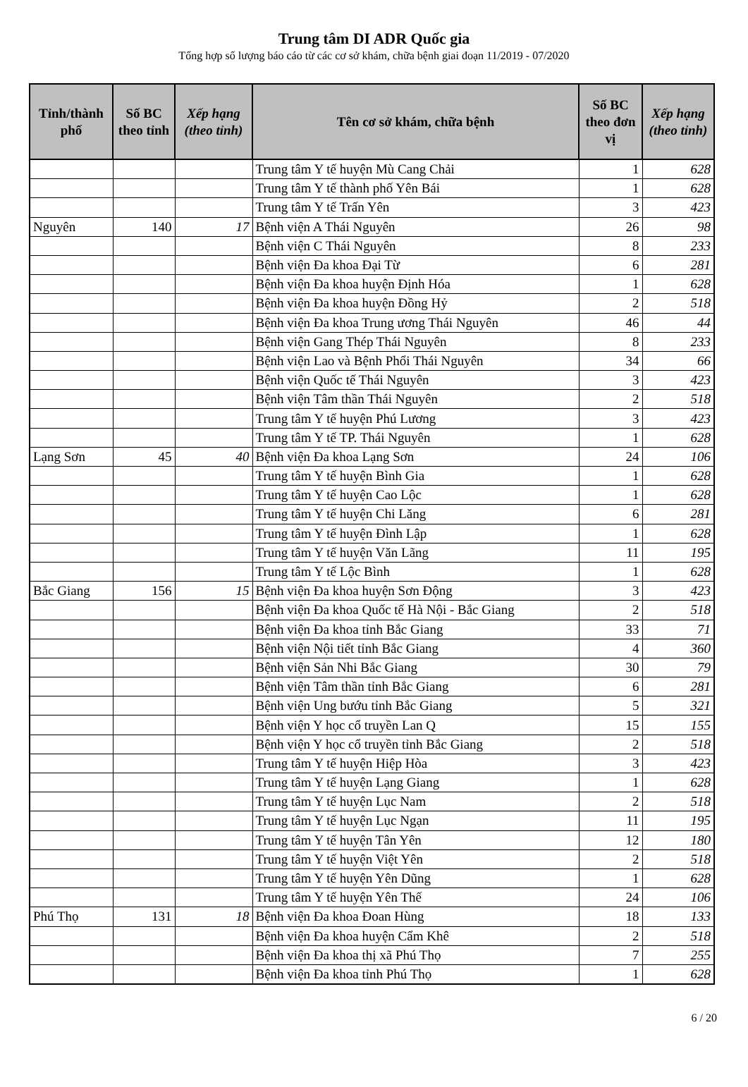Trung tâm DI ADR Quốc gia
Tổng hợp số lượng báo cáo từ các cơ sở khám, chữa bệnh giai đoạn 11/2019 - 07/2020
| Tỉnh/thành phố | Số BC theo tỉnh | Xếp hạng (theo tỉnh) | Tên cơ sở khám, chữa bệnh | Số BC theo đơn vị | Xếp hạng (theo tỉnh) |
| --- | --- | --- | --- | --- | --- |
| | | | Trung tâm Y tế huyện Mù Cang Chải | 1 | 628 |
| | | | Trung tâm Y tế thành phố Yên Bái | 1 | 628 |
| | | | Trung tâm Y tế Trấn Yên | 3 | 423 |
| Nguyên | 140 | 17 | Bệnh viện A Thái Nguyên | 26 | 98 |
| | | | Bệnh viện C Thái Nguyên | 8 | 233 |
| | | | Bệnh viện Đa khoa Đại Từ | 6 | 281 |
| | | | Bệnh viện Đa khoa huyện Định Hóa | 1 | 628 |
| | | | Bệnh viện Đa khoa huyện Đồng Hỷ | 2 | 518 |
| | | | Bệnh viện Đa khoa Trung ương Thái Nguyên | 46 | 44 |
| | | | Bệnh viện Gang Thép Thái Nguyên | 8 | 233 |
| | | | Bệnh viện Lao và Bệnh Phổi Thái Nguyên | 34 | 66 |
| | | | Bệnh viện Quốc tế Thái Nguyên | 3 | 423 |
| | | | Bệnh viện Tâm thần Thái Nguyên | 2 | 518 |
| | | | Trung tâm Y tế huyện Phú Lương | 3 | 423 |
| | | | Trung tâm Y tế TP. Thái Nguyên | 1 | 628 |
| Lạng Sơn | 45 | 40 | Bệnh viện Đa khoa Lạng Sơn | 24 | 106 |
| | | | Trung tâm Y tế huyện Bình Gia | 1 | 628 |
| | | | Trung tâm Y tế huyện Cao Lộc | 1 | 628 |
| | | | Trung tâm Y tế huyện Chi Lăng | 6 | 281 |
| | | | Trung tâm Y tế huyện Đình Lập | 1 | 628 |
| | | | Trung tâm Y tế huyện Văn Lãng | 11 | 195 |
| | | | Trung tâm Y tế Lộc Bình | 1 | 628 |
| Bắc Giang | 156 | 15 | Bệnh viện Đa khoa huyện Sơn Động | 3 | 423 |
| | | | Bệnh viện Đa khoa Quốc tế Hà Nội - Bắc Giang | 2 | 518 |
| | | | Bệnh viện Đa khoa tỉnh Bắc Giang | 33 | 71 |
| | | | Bệnh viện Nội tiết tỉnh Bắc Giang | 4 | 360 |
| | | | Bệnh viện Sản Nhi Bắc Giang | 30 | 79 |
| | | | Bệnh viện Tâm thần tỉnh Bắc Giang | 6 | 281 |
| | | | Bệnh viện Ung bướu tỉnh Bắc Giang | 5 | 321 |
| | | | Bệnh viện Y học cổ truyền Lan Q | 15 | 155 |
| | | | Bệnh viện Y học cổ truyền tỉnh Bắc Giang | 2 | 518 |
| | | | Trung tâm Y tế huyện Hiệp Hòa | 3 | 423 |
| | | | Trung tâm Y tế huyện Lạng Giang | 1 | 628 |
| | | | Trung tâm Y tế huyện Lục Nam | 2 | 518 |
| | | | Trung tâm Y tế huyện Lục Ngạn | 11 | 195 |
| | | | Trung tâm Y tế huyện Tân Yên | 12 | 180 |
| | | | Trung tâm Y tế huyện Việt Yên | 2 | 518 |
| | | | Trung tâm Y tế huyện Yên Dũng | 1 | 628 |
| | | | Trung tâm Y tế huyện Yên Thế | 24 | 106 |
| Phú Thọ | 131 | 18 | Bệnh viện Đa khoa Đoan Hùng | 18 | 133 |
| | | | Bệnh viện Đa khoa huyện Cẩm Khê | 2 | 518 |
| | | | Bệnh viện Đa khoa thị xã Phú Thọ | 7 | 255 |
| | | | Bệnh viện Đa khoa tỉnh Phú Thọ | 1 | 628 |
6 / 20